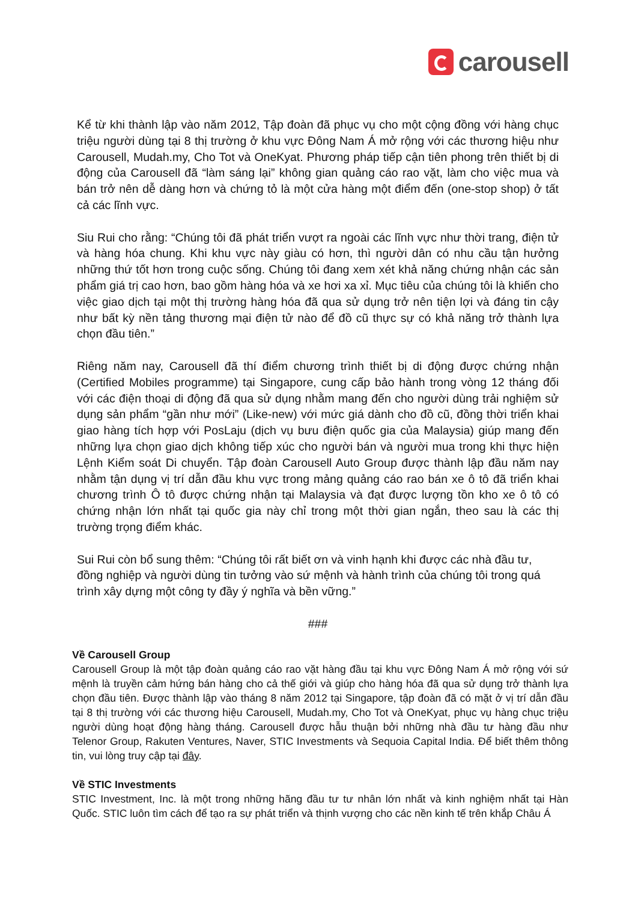carousell
Kể từ khi thành lập vào năm 2012, Tập đoàn đã phục vụ cho một cộng đồng với hàng chục triệu người dùng tại 8 thị trường ở khu vực Đông Nam Á mở rộng với các thương hiệu như Carousell, Mudah.my, Cho Tot và OneKyat. Phương pháp tiếp cận tiên phong trên thiết bị di động của Carousell đã “làm sáng lại” không gian quảng cáo rao vặt, làm cho việc mua và bán trở nên dễ dàng hơn và chứng tỏ là một cửa hàng một điểm đến (one-stop shop) ở tất cả các lĩnh vực.
Siu Rui cho rằng: “Chúng tôi đã phát triển vượt ra ngoài các lĩnh vực như thời trang, điện tử và hàng hóa chung. Khi khu vực này giàu có hơn, thì người dân có nhu cầu tận hưởng những thứ tốt hơn trong cuộc sống. Chúng tôi đang xem xét khả năng chứng nhận các sản phẩm giá trị cao hơn, bao gồm hàng hóa và xe hơi xa xỉ. Mục tiêu của chúng tôi là khiến cho việc giao dịch tại một thị trường hàng hóa đã qua sử dụng trở nên tiện lợi và đáng tin cậy như bất kỳ nền tảng thương mại điện tử nào để đồ cũ thực sự có khả năng trở thành lựa chọn đầu tiên.”
Riêng năm nay, Carousell đã thí điểm chương trình thiết bị di động được chứng nhận (Certified Mobiles programme) tại Singapore, cung cấp bảo hành trong vòng 12 tháng đối với các điện thoại di động đã qua sử dụng nhằm mang đến cho người dùng trải nghiệm sử dụng sản phẩm “gần như mới” (Like-new) với mức giá dành cho đồ cũ, đồng thời triển khai giao hàng tích hợp với PosLaju (dịch vụ bưu điện quốc gia của Malaysia) giúp mang đến những lựa chọn giao dịch không tiếp xúc cho người bán và người mua trong khi thực hiện Lệnh Kiểm soát Di chuyển. Tập đoàn Carousell Auto Group được thành lập đầu năm nay nhằm tận dụng vị trí dẫn đầu khu vực trong mảng quảng cáo rao bán xe ô tô đã triển khai chương trình Ô tô được chứng nhận tại Malaysia và đạt được lượng tồn kho xe ô tô có chứng nhận lớn nhất tại quốc gia này chỉ trong một thời gian ngắn, theo sau là các thị trường trọng điểm khác.
Sui Rui còn bổ sung thêm: “Chúng tôi rất biết ơn và vinh hạnh khi được các nhà đầu tư, đồng nghiệp và người dùng tin tưởng vào sứ mệnh và hành trình của chúng tôi trong quá trình xây dựng một công ty đầy ý nghĩa và bền vững.”
###
Về Carousell Group
Carousell Group là một tập đoàn quảng cáo rao vặt hàng đầu tại khu vực Đông Nam Á mở rộng với sứ mệnh là truyền cảm hứng bán hàng cho cả thế giới và giúp cho hàng hóa đã qua sử dụng trở thành lựa chọn đầu tiên. Được thành lập vào tháng 8 năm 2012 tại Singapore, tập đoàn đã có mặt ở vị trí dẫn đầu tại 8 thị trường với các thương hiệu Carousell, Mudah.my, Cho Tot và OneKyat, phục vụ hàng chục triệu người dùng hoạt động hàng tháng. Carousell được hẫu thuận bởi những nhà đầu tư hàng đầu như Telenor Group, Rakuten Ventures, Naver, STIC Investments và Sequoia Capital India. Để biết thêm thông tin, vui lòng truy cập tại đây.
Về STIC Investments
STIC Investment, Inc. là một trong những hãng đầu tư tư nhân lớn nhất và kinh nghiệm nhất tại Hàn Quốc. STIC luôn tìm cách để tạo ra sự phát triển và thịnh vượng cho các nền kinh tế trên khắp Châu Á